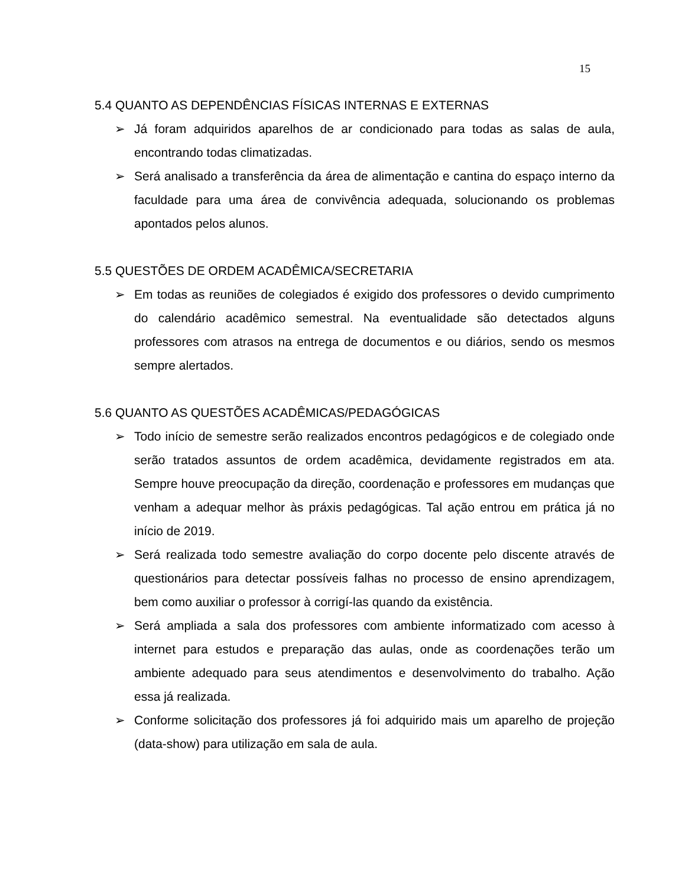15
5.4 QUANTO AS DEPENDÊNCIAS FÍSICAS INTERNAS E EXTERNAS
➢ Já foram adquiridos aparelhos de ar condicionado para todas as salas de aula, encontrando todas climatizadas.
➢ Será analisado a transferência da área de alimentação e cantina do espaço interno da faculdade para uma área de convivência adequada, solucionando os problemas apontados pelos alunos.
5.5 QUESTÕES DE ORDEM ACADÊMICA/SECRETARIA
➢ Em todas as reuniões de colegiados é exigido dos professores o devido cumprimento do calendário acadêmico semestral. Na eventualidade são detectados alguns professores com atrasos na entrega de documentos e ou diários, sendo os mesmos sempre alertados.
5.6 QUANTO AS QUESTÕES ACADÊMICAS/PEDAGÓGICAS
➢ Todo início de semestre serão realizados encontros pedagógicos e de colegiado onde serão tratados assuntos de ordem acadêmica, devidamente registrados em ata. Sempre houve preocupação da direção, coordenação e professores em mudanças que venham a adequar melhor às práxis pedagógicas. Tal ação entrou em prática já no início de 2019.
➢ Será realizada todo semestre avaliação do corpo docente pelo discente através de questionários para detectar possíveis falhas no processo de ensino aprendizagem, bem como auxiliar o professor à corrigí-las quando da existência.
➢ Será ampliada a sala dos professores com ambiente informatizado com acesso à internet para estudos e preparação das aulas, onde as coordenações terão um ambiente adequado para seus atendimentos e desenvolvimento do trabalho. Ação essa já realizada.
➢ Conforme solicitação dos professores já foi adquirido mais um aparelho de projeção (data-show) para utilização em sala de aula.